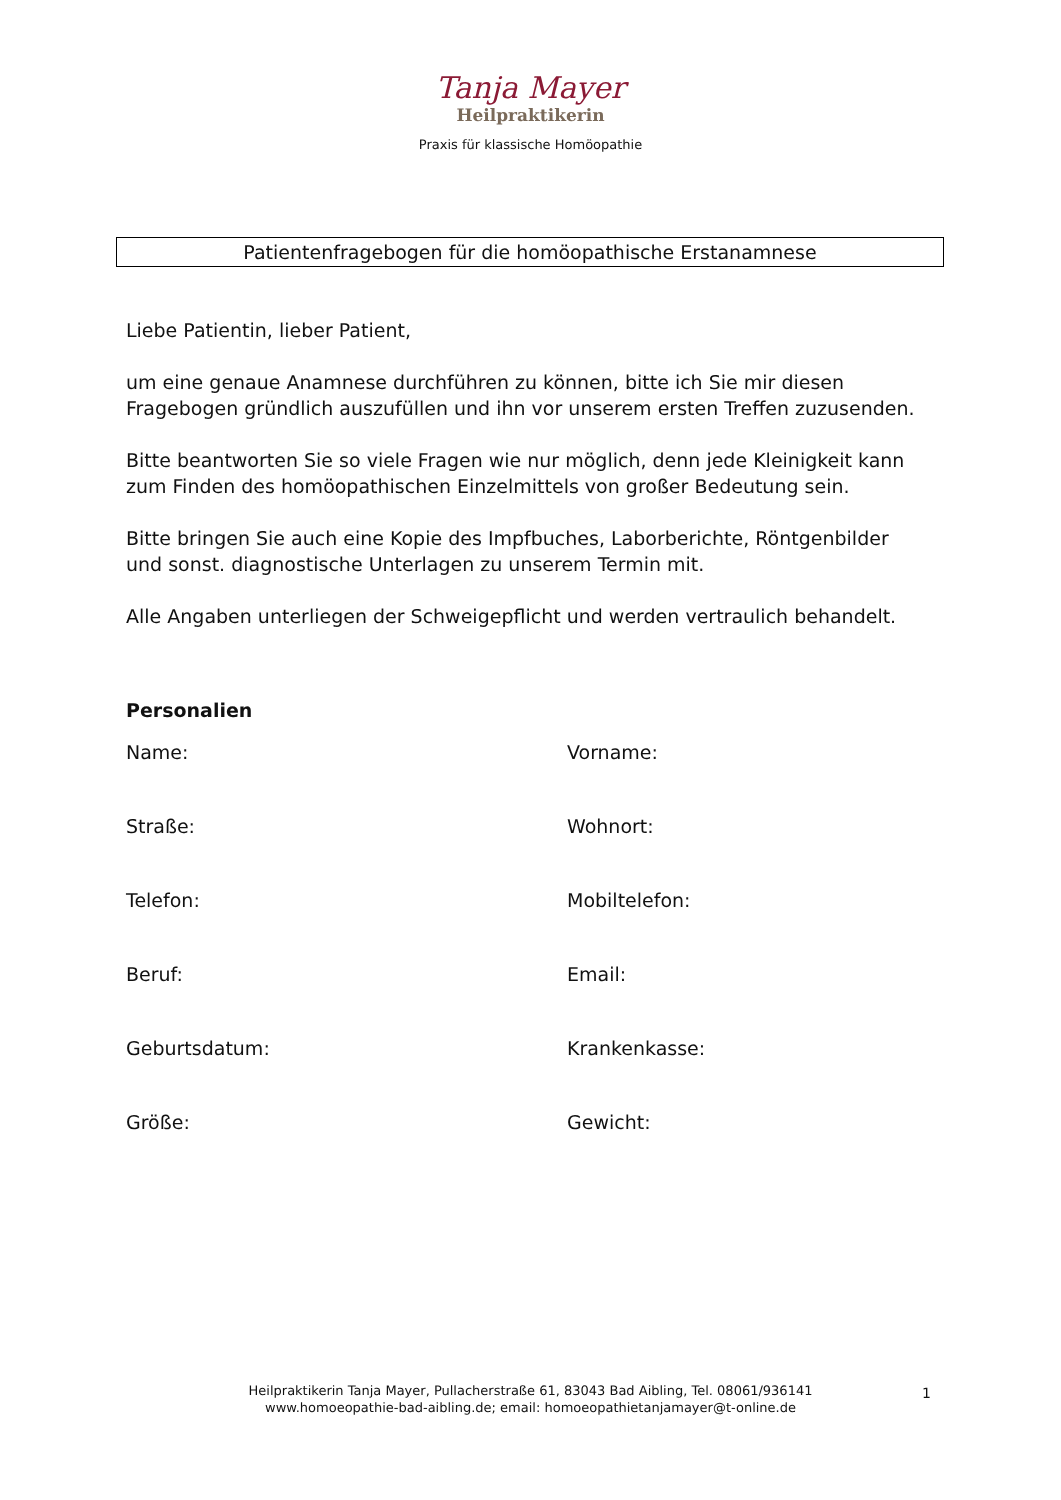Tanja Mayer
Heilpraktikerin
Praxis für klassische Homöopathie
Patientenfragebogen für die homöopathische Erstanamnese
Liebe Patientin, lieber Patient,
um eine genaue Anamnese durchführen zu können, bitte ich Sie mir diesen Fragebogen gründlich auszufüllen und ihn vor unserem ersten Treffen zuzusenden.
Bitte beantworten Sie so viele Fragen wie nur möglich, denn jede Kleinigkeit kann zum Finden des homöopathischen Einzelmittels von großer Bedeutung sein.
Bitte bringen Sie auch eine Kopie des Impfbuches, Laborberichte, Röntgenbilder und sonst. diagnostische Unterlagen zu unserem Termin mit.
Alle Angaben unterliegen der Schweigepflicht und werden vertraulich behandelt.
Personalien
Name:
Vorname:
Straße:
Wohnort:
Telefon:
Mobiltelefon:
Beruf:
Email:
Geburtsdatum:
Krankenkasse:
Größe:
Gewicht:
Heilpraktikerin Tanja Mayer, Pullacherstraße 61, 83043 Bad Aibling, Tel. 08061/936141
www.homoeopathie-bad-aibling.de; email: homoeopathietanjamayer@t-online.de
1